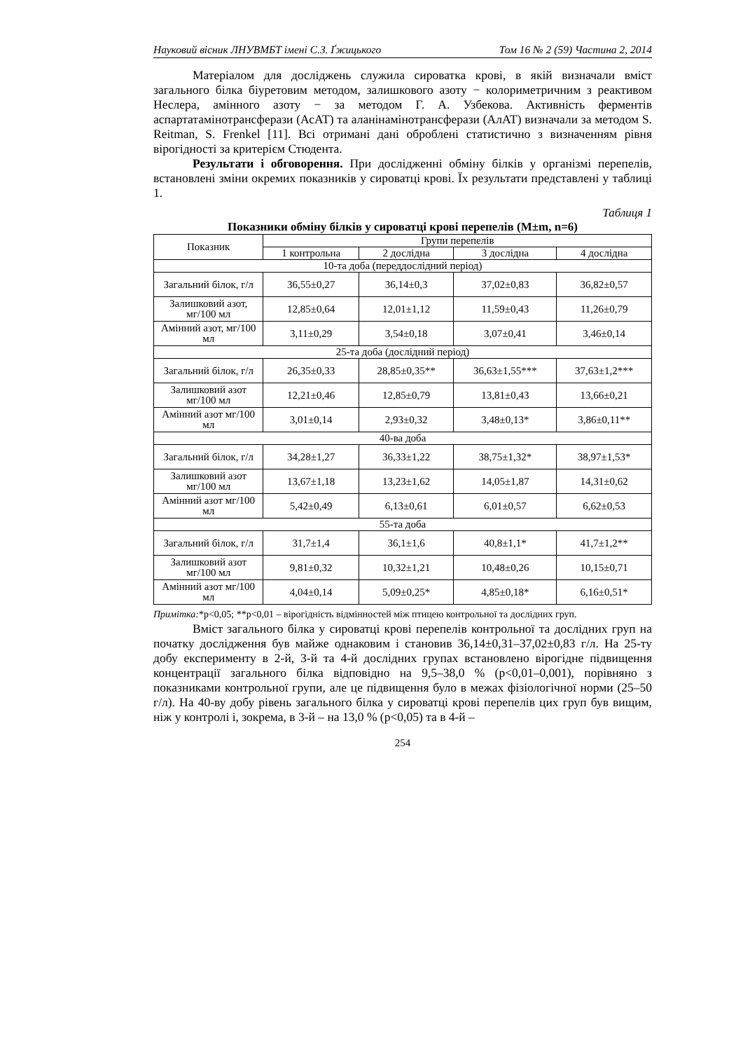Науковий вісник ЛНУВМБТ імені С.З. Ґжицького Том 16 № 2 (59) Частина 2, 2014
Матеріалом для досліджень служила сироватка крові, в якій визначали вміст загального білка біуретовим методом, залишкового азоту − колориметричним з реактивом Неслера, амінного азоту − за методом Г. А. Узбекова. Активність ферментів аспартатамінотрансферази (АсАТ) та аланінамінотрансферази (АлАТ) визначали за методом S. Reitman, S. Frenkel [11]. Всі отримані дані оброблені статистично з визначенням рівня вірогідності за критерієм Стюдента.
Результати і обговорення. При дослідженні обміну білків у організмі перепелів, встановлені зміни окремих показників у сироватці крові. Їх результати представлені у таблиці 1.
Таблиця 1
Показники обміну білків у сироватці крові перепелів (M±m, n=6)
| Показник | Групи перепелів | | | |
| | 1 контрольна | 2 дослідна | 3 дослідна | 4 дослідна |
| 10-та доба (переддослідний період) | | | | |
| Загальний білок, г/л | 36,55±0,27 | 36,14±0,3 | 37,02±0,83 | 36,82±0,57 |
| Залишковий азот, мг/100 мл | 12,85±0,64 | 12,01±1,12 | 11,59±0,43 | 11,26±0,79 |
| Амінний азот, мг/100 мл | 3,11±0,29 | 3,54±0,18 | 3,07±0,41 | 3,46±0,14 |
| 25-та доба (дослідний період) | | | | |
| Загальний білок, г/л | 26,35±0,33 | 28,85±0,35** | 36,63±1,55*** | 37,63±1,2*** |
| Залишковий азот мг/100 мл | 12,21±0,46 | 12,85±0,79 | 13,81±0,43 | 13,66±0,21 |
| Амінний азот мг/100 мл | 3,01±0,14 | 2,93±0,32 | 3,48±0,13* | 3,86±0,11** |
| 40-ва доба | | | | |
| Загальний білок, г/л | 34,28±1,27 | 36,33±1,22 | 38,75±1,32* | 38,97±1,53* |
| Залишковий азот мг/100 мл | 13,67±1,18 | 13,23±1,62 | 14,05±1,87 | 14,31±0,62 |
| Амінний азот мг/100 мл | 5,42±0,49 | 6,13±0,61 | 6,01±0,57 | 6,62±0,53 |
| 55-та доба | | | | |
| Загальний білок, г/л | 31,7±1,4 | 36,1±1,6 | 40,8±1,1* | 41,7±1,2** |
| Залишковий азот мг/100 мл | 9,81±0,32 | 10,32±1,21 | 10,48±0,26 | 10,15±0,71 |
| Амінний азот мг/100 мл | 4,04±0,14 | 5,09±0,25* | 4,85±0,18* | 6,16±0,51* |
Примітка:*р<0,05; **р<0,01 – вірогідність відмінностей між птицею контрольної та дослідних груп.
Вміст загального білка у сироватці крові перепелів контрольної та дослідних груп на початку дослідження був майже однаковим і становив 36,14±0,31–37,02±0,83 г/л. На 25-ту добу експерименту в 2-й, 3-й та 4-й дослідних групах встановлено вірогідне підвищення концентрації загального білка відповідно на 9,5–38,0 % (р<0,01–0,001), порівняно з показниками контрольної групи, але це підвищення було в межах фізіологічної норми (25–50 г/л). На 40-ву добу рівень загального білка у сироватці крові перепелів цих груп був вищим, ніж у контролі і, зокрема, в 3-й – на 13,0 % (р<0,05) та в 4-й –
254